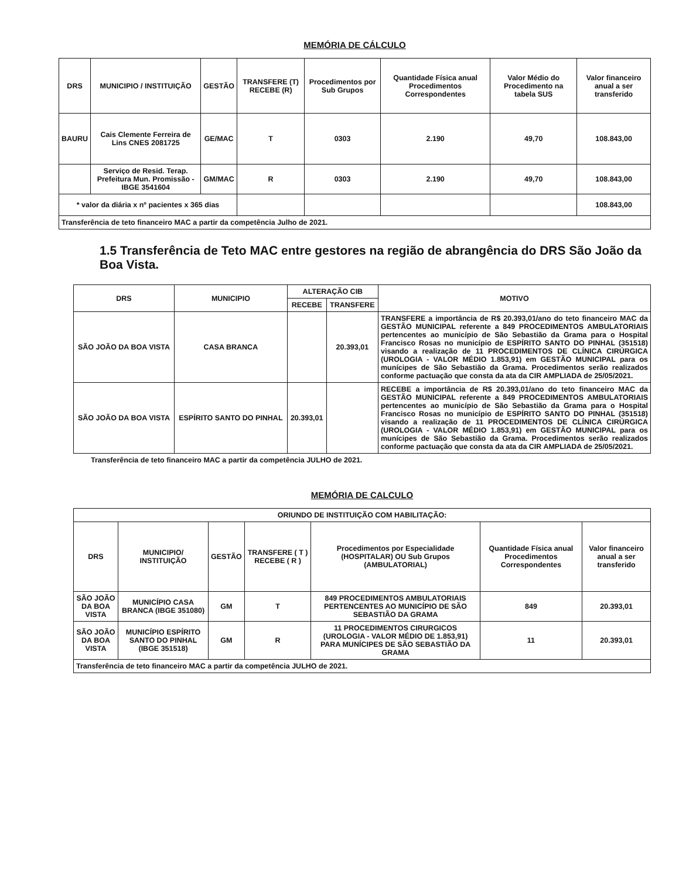MEMÓRIA DE CÁLCULO
| DRS | MUNICIPIO / INSTITUIÇÃO | GESTÃO | TRANSFERE (T) RECEBE (R) | Procedimentos por Sub Grupos | Quantidade Física anual Procedimentos Correspondentes | Valor Médio do Procedimento na tabela SUS | Valor financeiro anual a ser transferido |
| --- | --- | --- | --- | --- | --- | --- | --- |
| BAURU | Cais Clemente Ferreira de Lins CNES 2081725 | GE/MAC | T | 0303 | 2.190 | 49,70 | 108.843,00 |
| | Serviço de Resid. Terap. Prefeitura Mun. Promissão - IBGE 3541604 | GM/MAC | R | 0303 | 2.190 | 49,70 | 108.843,00 |
| * valor da diária x nº pacientes x 365 dias | | | | | | | 108.843,00 |
| Transferência de teto financeiro MAC a partir da competência Julho de 2021. | | | | | | | |
1.5 Transferência de Teto MAC entre gestores na região de abrangência do DRS São João da Boa Vista.
| DRS | MUNICIPIO | ALTERAÇÃO CIB | | MOTIVO |
| --- | --- | --- | --- | --- |
| | | RECEBE | TRANSFERE | |
| SÃO JOÃO DA BOA VISTA | CASA BRANCA | | 20.393,01 | TRANSFERE a importância de R$ 20.393,01/ano do teto financeiro MAC da GESTÃO MUNICIPAL referente a 849 PROCEDIMENTOS AMBULATORIAIS pertencentes ao município de São Sebastião da Grama para o Hospital Francisco Rosas no município de ESPÍRITO SANTO DO PINHAL (351518) visando a realização de 11 PROCEDIMENTOS DE CLÍNICA CIRÚRGICA (UROLOGIA - VALOR MÉDIO 1.853,91) em GESTÃO MUNICIPAL para os munícipes de São Sebastião da Grama. Procedimentos serão realizados conforme pactuação que consta da ata da CIR AMPLIADA de 25/05/2021. |
| SÃO JOÃO DA BOA VISTA | ESPÍRITO SANTO DO PINHAL | 20.393,01 | | RECEBE a importância de R$ 20.393,01/ano do teto financeiro MAC da GESTÃO MUNICIPAL referente a 849 PROCEDIMENTOS AMBULATORIAIS pertencentes ao município de São Sebastião da Grama para o Hospital Francisco Rosas no município de ESPÍRITO SANTO DO PINHAL (351518) visando a realização de 11 PROCEDIMENTOS DE CLÍNICA CIRÚRGICA (UROLOGIA - VALOR MÉDIO 1.853,91) em GESTÃO MUNICIPAL para os munícipes de São Sebastião da Grama. Procedimentos serão realizados conforme pactuação que consta da ata da CIR AMPLIADA de 25/05/2021. |
Transferência de teto financeiro MAC a partir da competência JULHO de 2021.
MEMÓRIA DE CALCULO
| ORIUNDO DE INSTITUIÇÃO COM HABILITAÇÃO: | | | | | | |
| --- | --- | --- | --- | --- | --- | --- |
| DRS | MUNICIPIO/ INSTITUIÇÃO | GESTÃO | TRANSFERE ( T ) RECEBE ( R ) | Procedimentos por Especialidade (HOSPITALAR) OU Sub Grupos (AMBULATORIAL) | Quantidade Física anual Procedimentos Correspondentes | Valor financeiro anual a ser transferido |
| SÃO JOÃO DA BOA VISTA | MUNICÍPIO CASA BRANCA (IBGE 351080) | GM | T | 849 PROCEDIMENTOS AMBULATORIAIS PERTENCENTES AO MUNICÍPIO DE SÃO SEBASTIÃO DA GRAMA | 849 | 20.393,01 |
| SÃO JOÃO DA BOA VISTA | MUNICÍPIO ESPÍRITO SANTO DO PINHAL (IBGE 351518) | GM | R | 11 PROCEDIMENTOS CIRURGICOS (UROLOGIA - VALOR MÉDIO DE 1.853,91) PARA MUNÍCIPES DE SÃO SEBASTIÃO DA GRAMA | 11 | 20.393,01 |
| Transferência de teto financeiro MAC a partir da competência JULHO de 2021. | | | | | | |